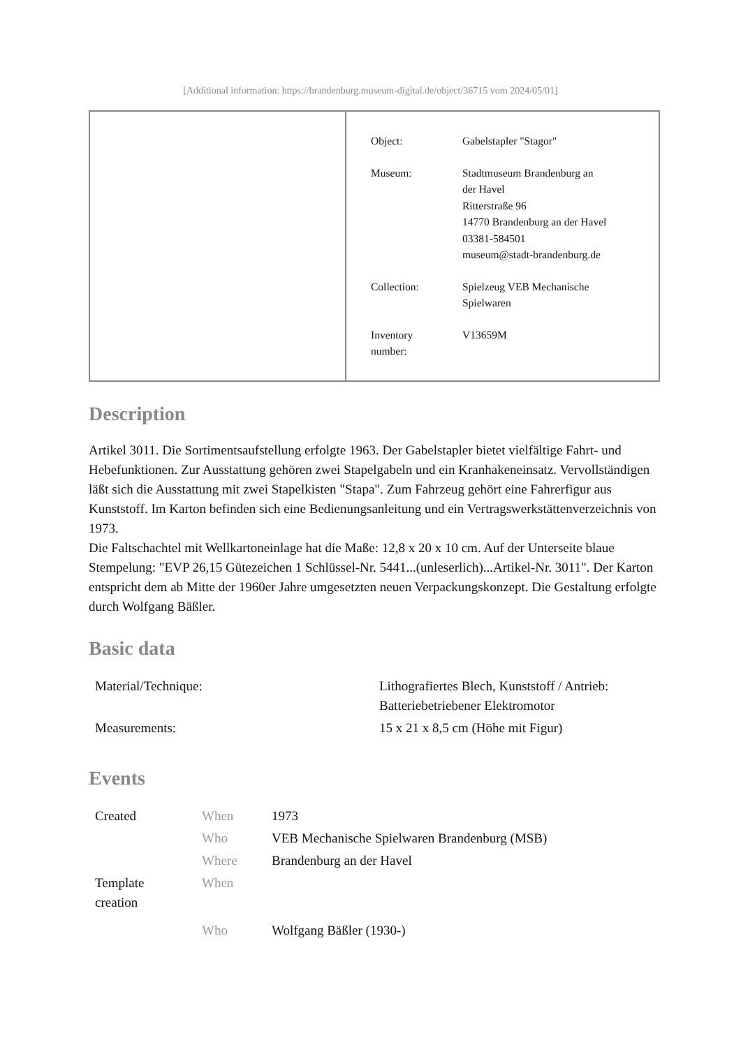[Additional information: https://brandenburg.museum-digital.de/object/36715 vom 2024/05/01]
| Object: | Gabelstapler "Stagor" |
| Museum: | Stadtmuseum Brandenburg an der Havel Ritterstraße 96 14770 Brandenburg an der Havel 03381-584501 museum@stadt-brandenburg.de |
| Collection: | Spielzeug VEB Mechanische Spielwaren |
| Inventory number: | V13659M |
Description
Artikel 3011. Die Sortimentsaufstellung erfolgte 1963. Der Gabelstapler bietet vielfältige Fahrt- und Hebefunktionen. Zur Ausstattung gehören zwei Stapelgabeln und ein Kranhakeneinsatz. Vervollständigen läßt sich die Ausstattung mit zwei Stapelkisten "Stapa". Zum Fahrzeug gehört eine Fahrerfigur aus Kunststoff. Im Karton befinden sich eine Bedienungsanleitung und ein Vertragswerkstättenverzeichnis von 1973.
Die Faltschachtel mit Wellkartoneinlage hat die Maße: 12,8 x 20 x 10 cm. Auf der Unterseite blaue Stempelung: "EVP 26,15 Gütezeichen 1 Schlüssel-Nr. 5441...(unleserlich)...Artikel-Nr. 3011". Der Karton entspricht dem ab Mitte der 1960er Jahre umgesetzten neuen Verpackungskonzept. Die Gestaltung erfolgte durch Wolfgang Bäßler.
Basic data
| Material/Technique: | Lithografiertes Blech, Kunststoff / Antrieb: Batteriebetriebener Elektromotor |
| Measurements: | 15 x 21 x 8,5 cm (Höhe mit Figur) |
Events
| Created | When | 1973 |
| | Who | VEB Mechanische Spielwaren Brandenburg (MSB) |
| | Where | Brandenburg an der Havel |
| Template creation | When | |
| | Who | Wolfgang Bäßler (1930-) |